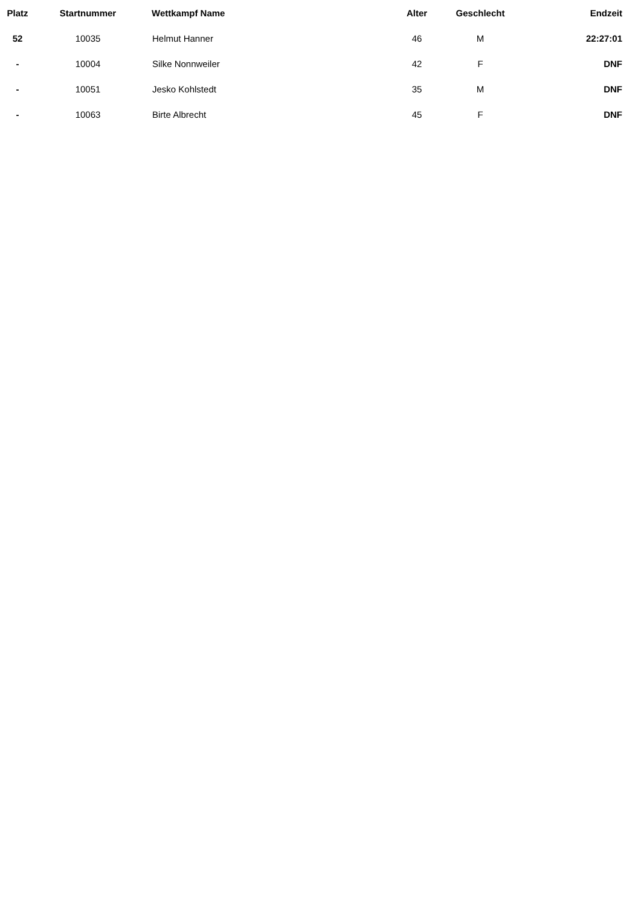| Platz | Startnummer | Wettkampf Name | Alter | Geschlecht | Endzeit |
| --- | --- | --- | --- | --- | --- |
| 52 | 10035 | Helmut Hanner | 46 | M | 22:27:01 |
| - | 10004 | Silke Nonnweiler | 42 | F | DNF |
| - | 10051 | Jesko Kohlstedt | 35 | M | DNF |
| - | 10063 | Birte Albrecht | 45 | F | DNF |